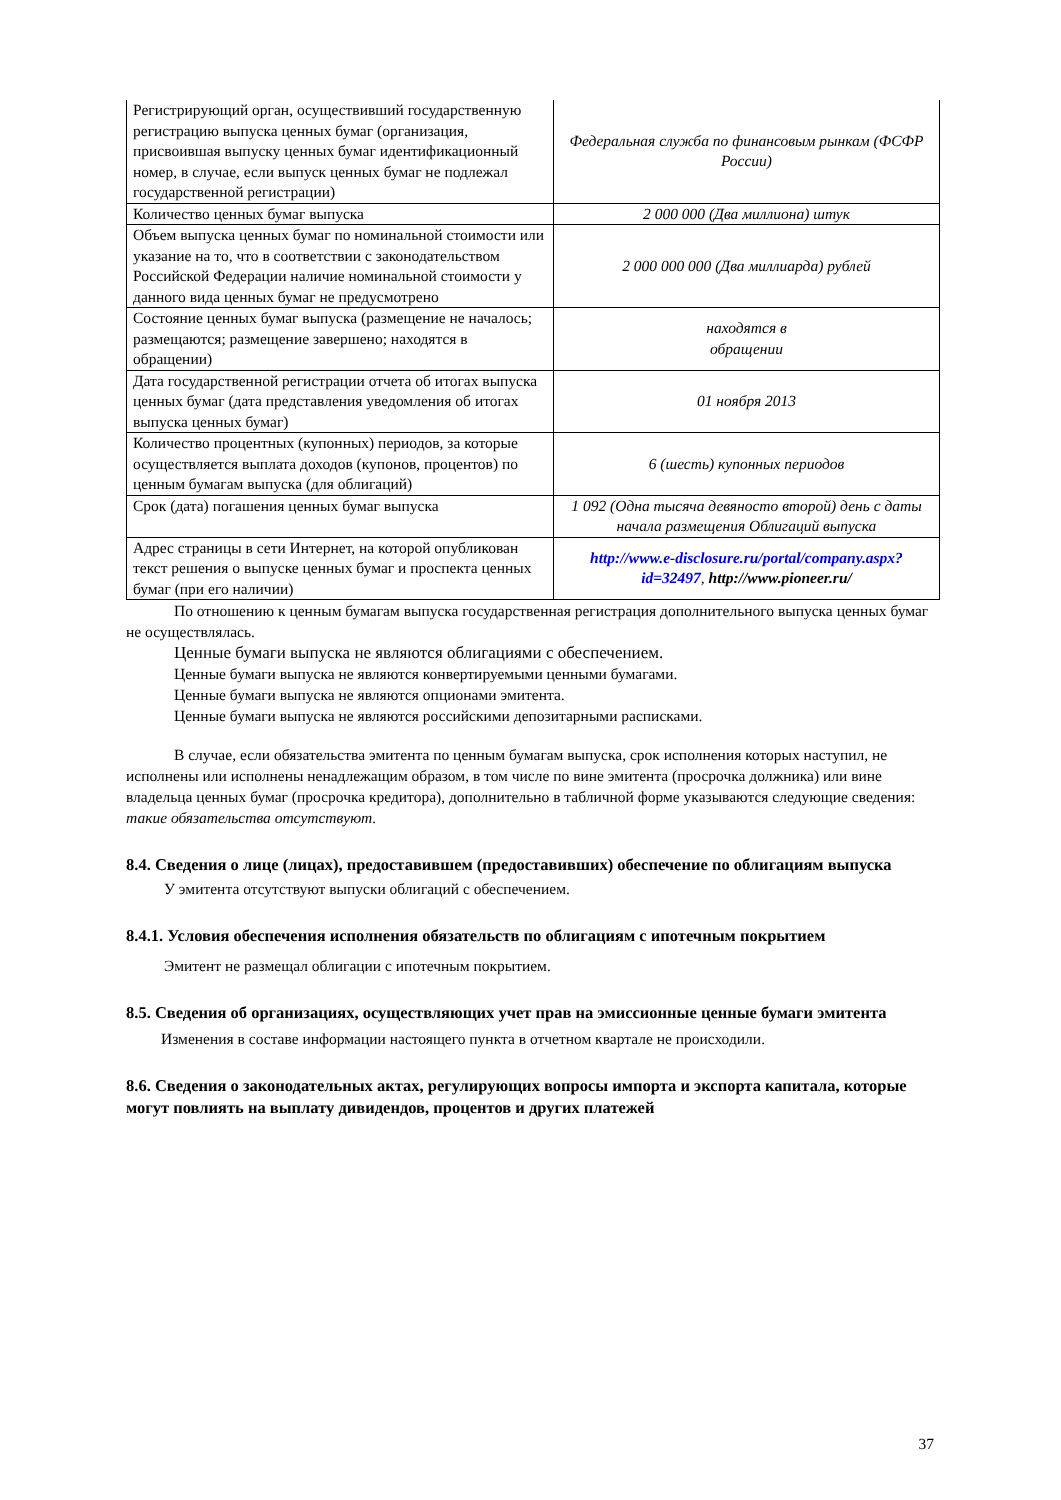| Регистрирующий орган, осуществивший государственную регистрацию выпуска ценных бумаг (организация, присвоившая выпуску ценных бумаг идентификационный номер, в случае, если выпуск ценных бумаг не подлежал государственной регистрации) | Федеральная служба по финансовым рынкам (ФСФР России) |
| Количество ценных бумаг выпуска | 2 000 000 (Два миллиона) штук |
| Объем выпуска ценных бумаг по номинальной стоимости или указание на то, что в соответствии с законодательством Российской Федерации наличие номинальной стоимости у данного вида ценных бумаг не предусмотрено | 2 000 000 000 (Два миллиарда) рублей |
| Состояние ценных бумаг выпуска (размещение не началось; размещаются; размещение завершено; находятся в обращении) | находятся в обращении |
| Дата государственной регистрации отчета об итогах выпуска ценных бумаг (дата представления уведомления об итогах выпуска ценных бумаг) | 01 ноября 2013 |
| Количество процентных (купонных) периодов, за которые осуществляется выплата доходов (купонов, процентов) по ценным бумагам выпуска (для облигаций) | 6 (шесть) купонных периодов |
| Срок (дата) погашения ценных бумаг выпуска | 1 092 (Одна тысяча девяносто второй) день с даты начала размещения Облигаций выпуска |
| Адрес страницы в сети Интернет, на которой опубликован текст решения о выпуске ценных бумаг и проспекта ценных бумаг (при его наличии) | http://www.e-disclosure.ru/portal/company.aspx?id=32497 , http://www.pioneer.ru/ |
По отношению к ценным бумагам выпуска государственная регистрация дополнительного выпуска ценных бумаг не осуществлялась.
Ценные бумаги выпуска не являются облигациями с обеспечением.
Ценные бумаги выпуска не являются конвертируемыми ценными бумагами.
Ценные бумаги выпуска не являются опционами эмитента.
Ценные бумаги выпуска не являются российскими депозитарными расписками.
В случае, если обязательства эмитента по ценным бумагам выпуска, срок исполнения которых наступил, не исполнены или исполнены ненадлежащим образом, в том числе по вине эмитента (просрочка должника) или вине владельца ценных бумаг (просрочка кредитора), дополнительно в табличной форме указываются следующие сведения: такие обязательства отсутствуют.
8.4. Сведения о лице (лицах), предоставившем (предоставивших) обеспечение по облигациям выпуска
У эмитента отсутствуют выпуски облигаций с обеспечением.
8.4.1. Условия обеспечения исполнения обязательств по облигациям с ипотечным покрытием
Эмитент не размещал облигации с ипотечным покрытием.
8.5. Сведения об организациях, осуществляющих учет прав на эмиссионные ценные бумаги эмитента
Изменения в составе информации настоящего пункта в отчетном квартале не происходили.
8.6. Сведения о законодательных актах, регулирующих вопросы импорта и экспорта капитала, которые могут повлиять на выплату дивидендов, процентов и других платежей
37